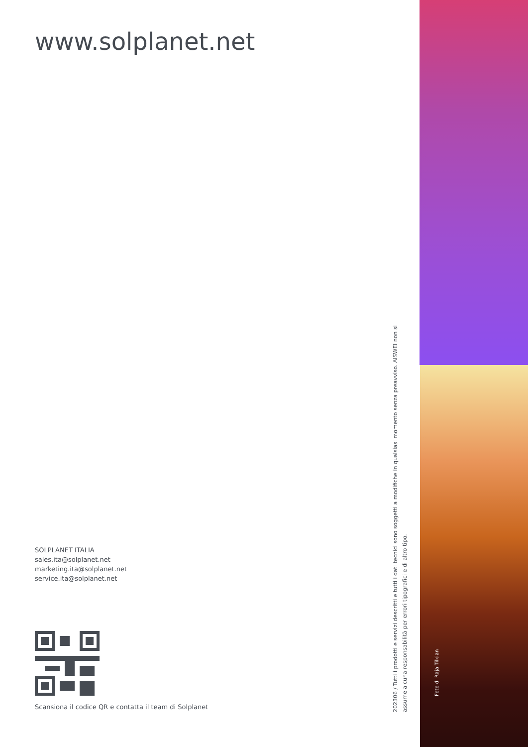www.solplanet.net
SOLPLANET ITALIA
sales.ita@solplanet.net
marketing.ita@solplanet.net
service.ita@solplanet.net
Scansiona il codice QR e contatta il team di Solplanet
202306 / Tutti i prodotti e servizi descritti e tutti i dati tecnici sono soggetti a modifiche in qualsiasi momento senza preavviso. AISWEI non si assume alcuna responsabilità per errori tipografici e di altro tipo.
Foto di Raja Tilkian